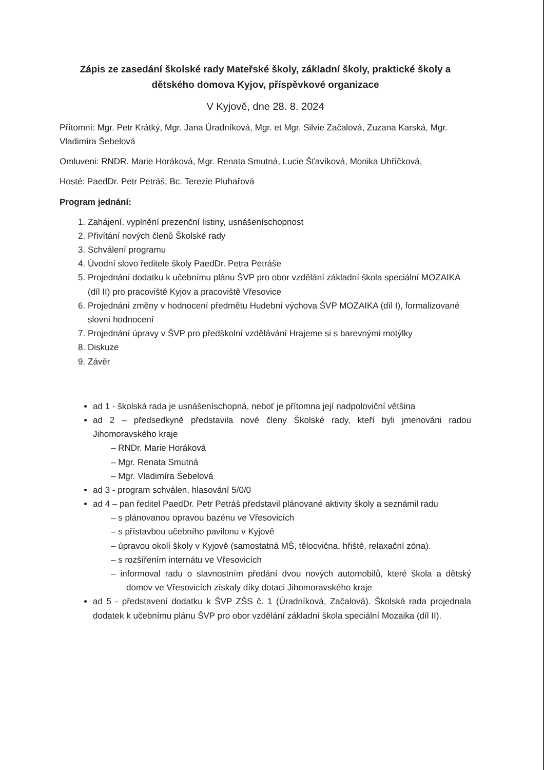Zápis ze zasedání školské rady Mateřské školy, základní školy, praktické školy a dětského domova Kyjov, příspěvkové organizace
V Kyjově, dne 28. 8. 2024
Přítomní: Mgr. Petr Krátký, Mgr. Jana Úradníková, Mgr. et Mgr. Silvie Začalová, Zuzana Karská, Mgr. Vladimíra Šebelová
Omluveni: RNDR. Marie Horáková, Mgr. Renata Smutná, Lucie Šťavíková, Monika Uhříčková,
Hosté: PaedDr. Petr Petráš, Bc. Terezie Pluhařová
Program jednání:
1. Zahájení, vyplnění prezenční listiny, usnášeníschopnost
2. Přivítání nových členů Školské rady
3. Schválení programu
4. Úvodní slovo ředitele školy PaedDr. Petra Petráše
5. Projednání dodatku k učebnímu plánu ŠVP pro obor vzdělání základní škola speciální MOZAIKA (díl II) pro pracoviště Kyjov a pracoviště Vřesovice
6. Projednání změny v hodnocení předmětu Hudební výchova ŠVP MOZAIKA (díl I), formalizované slovní hodnocení
7. Projednání úpravy v ŠVP pro předškolní vzdělávání Hrajeme si s barevnými motýlky
8. Diskuze
9. Závěr
ad 1 - školská rada je usnášeníschopná, neboť je přítomna její nadpoloviční většina
ad 2 – předsedkyně představila nové členy Školské rady, kteří byli jmenováni radou Jihomoravského kraje
– RNDr. Marie Horáková
– Mgr. Renata Smutná
– Mgr. Vladimíra Šebelová
ad 3 - program schválen, hlasování 5/0/0
ad 4 – pan ředitel PaedDr. Petr Petráš představil plánované aktivity školy a seznámil radu
– s plánovanou opravou bazénu ve Vřesovicích
– s přístavbou učebního pavilonu v Kyjově
– úpravou okolí školy v Kyjově (samostatná MŠ, tělocvična, hřiště, relaxační zóna).
– s rozšířením internátu ve Vřesovicích
– informoval radu o slavnostním předání dvou nových automobilů, které škola a dětský domov ve Vřesovicích získaly díky dotaci Jihomoravského kraje
ad 5 - představení dodatku k ŠVP ZŠS č. 1 (Úradníková, Začalová). Školská rada projednala dodatek k učebnímu plánu ŠVP pro obor vzdělání základní škola speciální Mozaika (díl II).